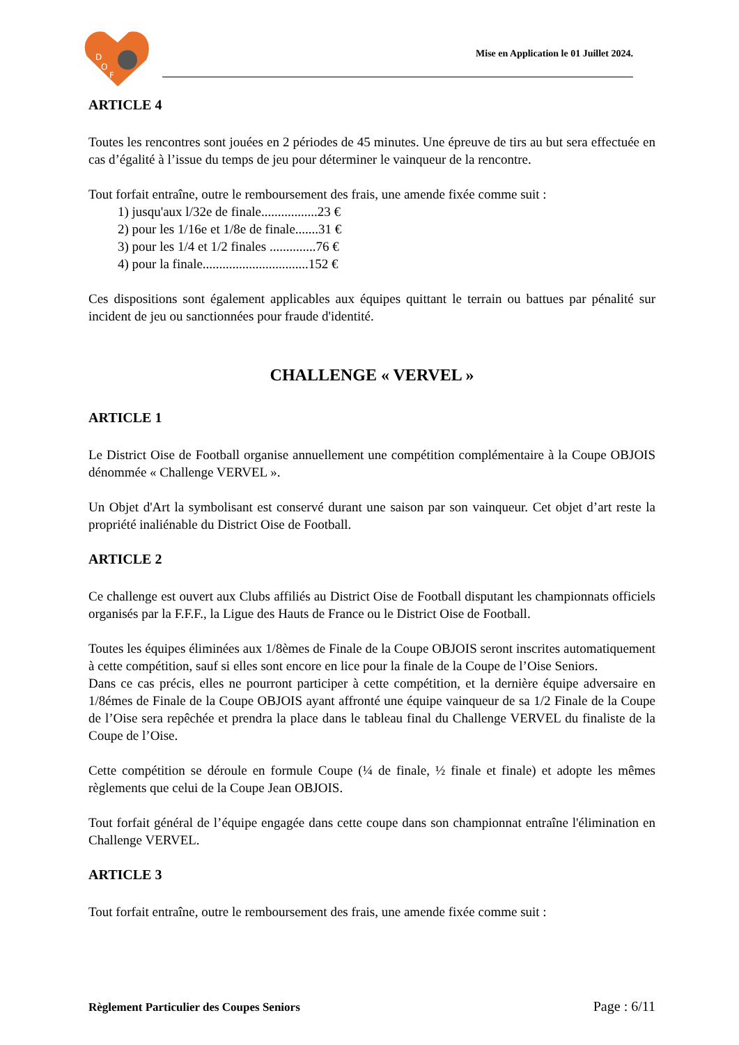D
O
F
Mise en Application le 01 Juillet 2024.
ARTICLE 4
Toutes les rencontres sont jouées en 2 périodes de 45 minutes. Une épreuve de tirs au but sera effectuée en cas d’égalité à l’issue du temps de jeu pour déterminer le vainqueur de la rencontre.
Tout forfait entraîne, outre le remboursement des frais, une amende fixée comme suit :
1) jusqu'aux l/32e de finale.................23 €
2) pour les 1/16e et 1/8e de finale.......31 €
3) pour les 1/4 et 1/2 finales ..............76 €
4) pour la finale................................152 €
Ces dispositions sont également applicables aux équipes quittant le terrain ou battues par pénalité sur incident de jeu ou sanctionnées pour fraude d'identité.
CHALLENGE « VERVEL »
ARTICLE 1
Le District Oise de Football organise annuellement une compétition complémentaire à la Coupe OBJOIS dénommée « Challenge VERVEL ».
Un Objet d'Art la symbolisant est conservé durant une saison par son vainqueur. Cet objet d’art reste la propriété inaliénable du District Oise de Football.
ARTICLE 2
Ce challenge est ouvert aux Clubs affiliés au District Oise de Football disputant les championnats officiels organisés par la F.F.F., la Ligue des Hauts de France ou le District Oise de Football.
Toutes les équipes éliminées aux 1/8èmes de Finale de la Coupe OBJOIS seront inscrites automatiquement à cette compétition, sauf si elles sont encore en lice pour la finale de la Coupe de l’Oise Seniors.
Dans ce cas précis, elles ne pourront participer à cette compétition, et la dernière équipe adversaire en 1/8émes de Finale de la Coupe OBJOIS ayant affronté une équipe vainqueur de sa 1/2 Finale de la Coupe de l’Oise sera repêchée et prendra la place dans le tableau final du Challenge VERVEL du finaliste de la Coupe de l’Oise.
Cette compétition se déroule en formule Coupe (¼ de finale, ½ finale et finale) et adopte les mêmes règlements que celui de la Coupe Jean OBJOIS.
Tout forfait général de l’équipe engagée dans cette coupe dans son championnat entraîne l'élimination en Challenge VERVEL.
ARTICLE 3
Tout forfait entraîne, outre le remboursement des frais, une amende fixée comme suit :
Règlement Particulier des Coupes Seniors Page : 6/11